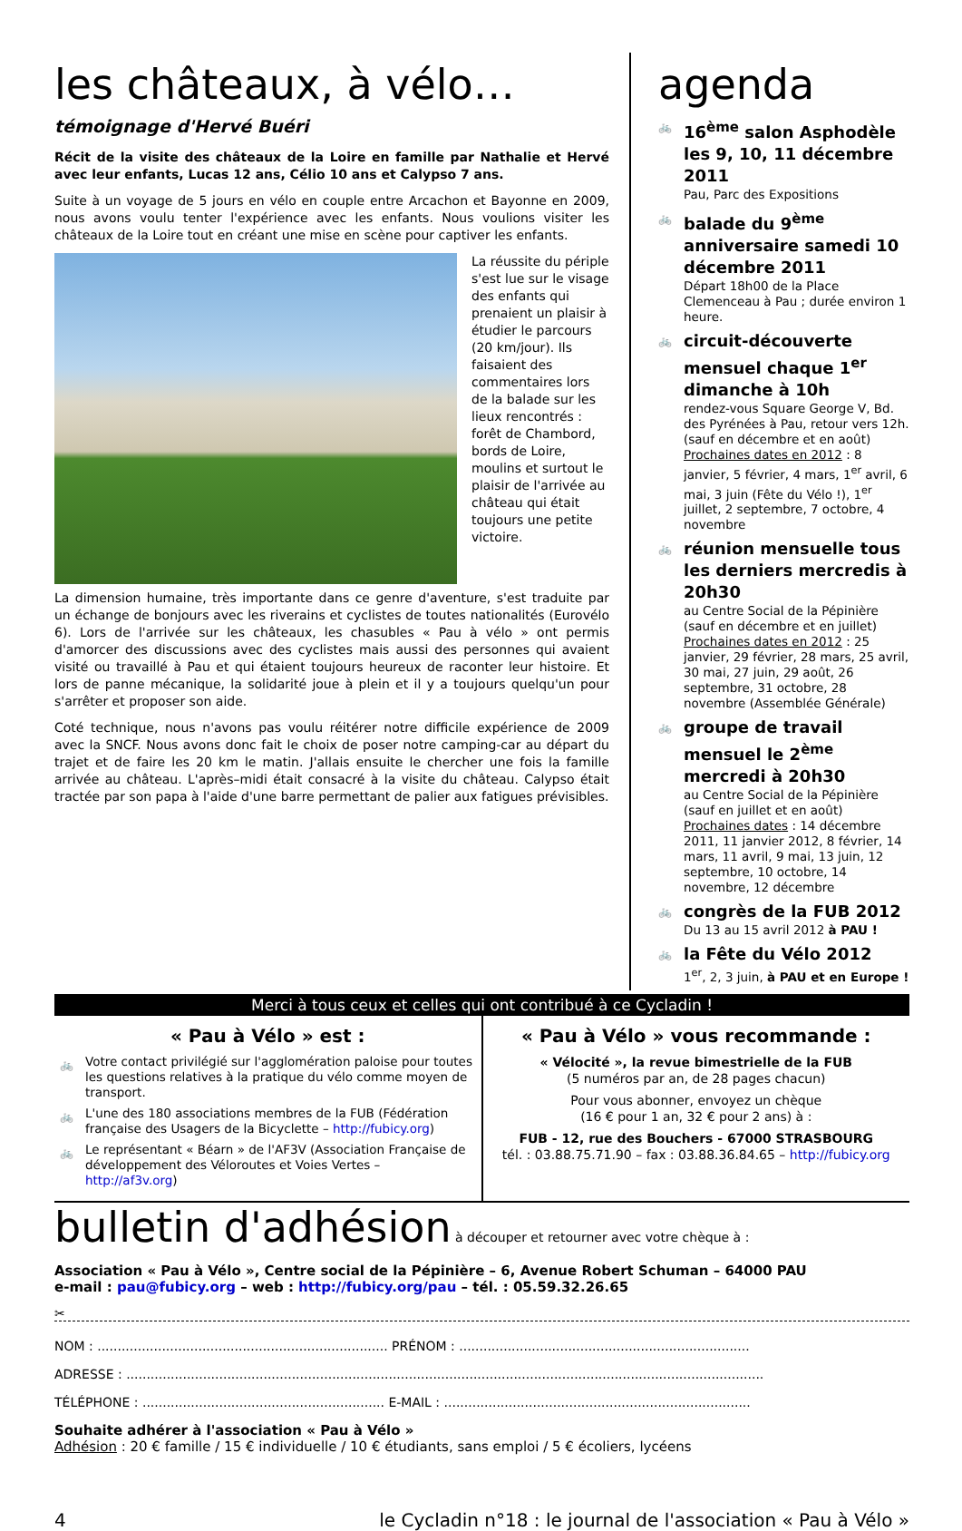les châteaux, à vélo…
témoignage d'Hervé Buéri
Récit de la visite des châteaux de la Loire en famille par Nathalie et Hervé avec leur enfants, Lucas 12 ans, Célio 10 ans et Calypso 7 ans.
Suite à un voyage de 5 jours en vélo en couple entre Arcachon et Bayonne en 2009, nous avons voulu tenter l'expérience avec les enfants. Nous voulions visiter les châteaux de la Loire tout en créant une mise en scène pour captiver les enfants.
La réussite du périple s'est lue sur le visage des enfants qui prenaient un plaisir à étudier le parcours (20 km/jour). Ils faisaient des commentaires lors de la balade sur les lieux rencontrés : forêt de Chambord, bords de Loire, moulins et surtout le plaisir de l'arrivée au château qui était toujours une petite victoire.
La dimension humaine, très importante dans ce genre d'aventure, s'est traduite par un échange de bonjours avec les riverains et cyclistes de toutes nationalités (Eurovélo 6). Lors de l'arrivée sur les châteaux, les chasubles « Pau à vélo » ont permis d'amorcer des discussions avec des cyclistes mais aussi des personnes qui avaient visité ou travaillé à Pau et qui étaient toujours heureux de raconter leur histoire. Et lors de panne mécanique, la solidarité joue à plein et il y a toujours quelqu'un pour s'arrêter et proposer son aide.
Coté technique, nous n'avons pas voulu réitérer notre difficile expérience de 2009 avec la SNCF. Nous avons donc fait le choix de poser notre camping-car au départ du trajet et de faire les 20 km le matin. J'allais ensuite le chercher une fois la famille arrivée au château. L'après–midi était consacré à la visite du château. Calypso était tractée par son papa à l'aide d'une barre permettant de palier aux fatigues prévisibles.
agenda
🚲 16<sup>ème</sup> salon Asphodèle les 9, 10, 11 décembre 2011
Pau, Parc des Expositions
🚲 balade du 9<sup>ème</sup> anniversaire samedi 10 décembre 2011
Départ 18h00 de la Place Clemenceau à Pau ; durée environ 1 heure.
🚲 circuit-découverte mensuel chaque 1<sup>er</sup> dimanche à 10h
rendez-vous Square George V, Bd. des Pyrénées à Pau, retour vers 12h. (sauf en décembre et en août)
Prochaines dates en 2012 : 8 janvier, 5 février, 4 mars, 1<sup>er</sup> avril, 6 mai, 3 juin (Fête du Vélo !), 1<sup>er</sup> juillet, 2 septembre, 7 octobre, 4 novembre
🚲 réunion mensuelle tous les derniers mercredis à 20h30
au Centre Social de la Pépinière (sauf en décembre et en juillet)
Prochaines dates en 2012 : 25 janvier, 29 février, 28 mars, 25 avril, 30 mai, 27 juin, 29 août, 26 septembre, 31 octobre, 28 novembre (Assemblée Générale)
🚲 groupe de travail mensuel le 2<sup>ème</sup> mercredi à 20h30
au Centre Social de la Pépinière (sauf en juillet et en août)
Prochaines dates : 14 décembre 2011, 11 janvier 2012, 8 février, 14 mars, 11 avril, 9 mai, 13 juin, 12 septembre, 10 octobre, 14 novembre, 12 décembre
🚲 congrès de la FUB 2012
Du 13 au 15 avril 2012 à PAU !
🚲 la Fête du Vélo 2012
1<sup>er</sup>, 2, 3 juin, à PAU et en Europe !
Merci à tous ceux et celles qui ont contribué à ce Cycladin !
« Pau à Vélo » est :
🚲 Votre contact privilégié sur l'agglomération paloise pour toutes les questions relatives à la pratique du vélo comme moyen de transport.
🚲 L'une des 180 associations membres de la FUB (Fédération française des Usagers de la Bicyclette – http://fubicy.org)
🚲 Le représentant « Béarn » de l'AF3V (Association Française de développement des Véloroutes et Voies Vertes – http://af3v.org)
« Pau à Vélo » vous recommande :
« Vélocité », la revue bimestrielle de la FUB
(5 numéros par an, de 28 pages chacun)
Pour vous abonner, envoyez un chèque
(16 € pour 1 an, 32 € pour 2 ans) à :
FUB - 12, rue des Bouchers - 67000 STRASBOURG
tél. : 03.88.75.71.90 – fax : 03.88.36.84.65 – http://fubicy.org
bulletin d'adhésion à découper et retourner avec votre chèque à :
Association « Pau à Vélo », Centre social de la Pépinière – 6, Avenue Robert Schuman – 64000 PAU
e-mail : pau@fubicy.org – web : http://fubicy.org/pau – tél. : 05.59.32.26.65
✂
NOM : ........................................................................ PRÉNOM : ........................................................................
ADRESSE : ..............................................................................................................................................................
TÉLÉPHONE : ............................................................ E-MAIL : ............................................................................
Souhaite adhérer à l'association « Pau à Vélo »
Adhésion : 20 € famille / 15 € individuelle / 10 € étudiants, sans emploi / 5 € écoliers, lycéens
4 le Cycladin n°18 : le journal de l'association « Pau à Vélo »